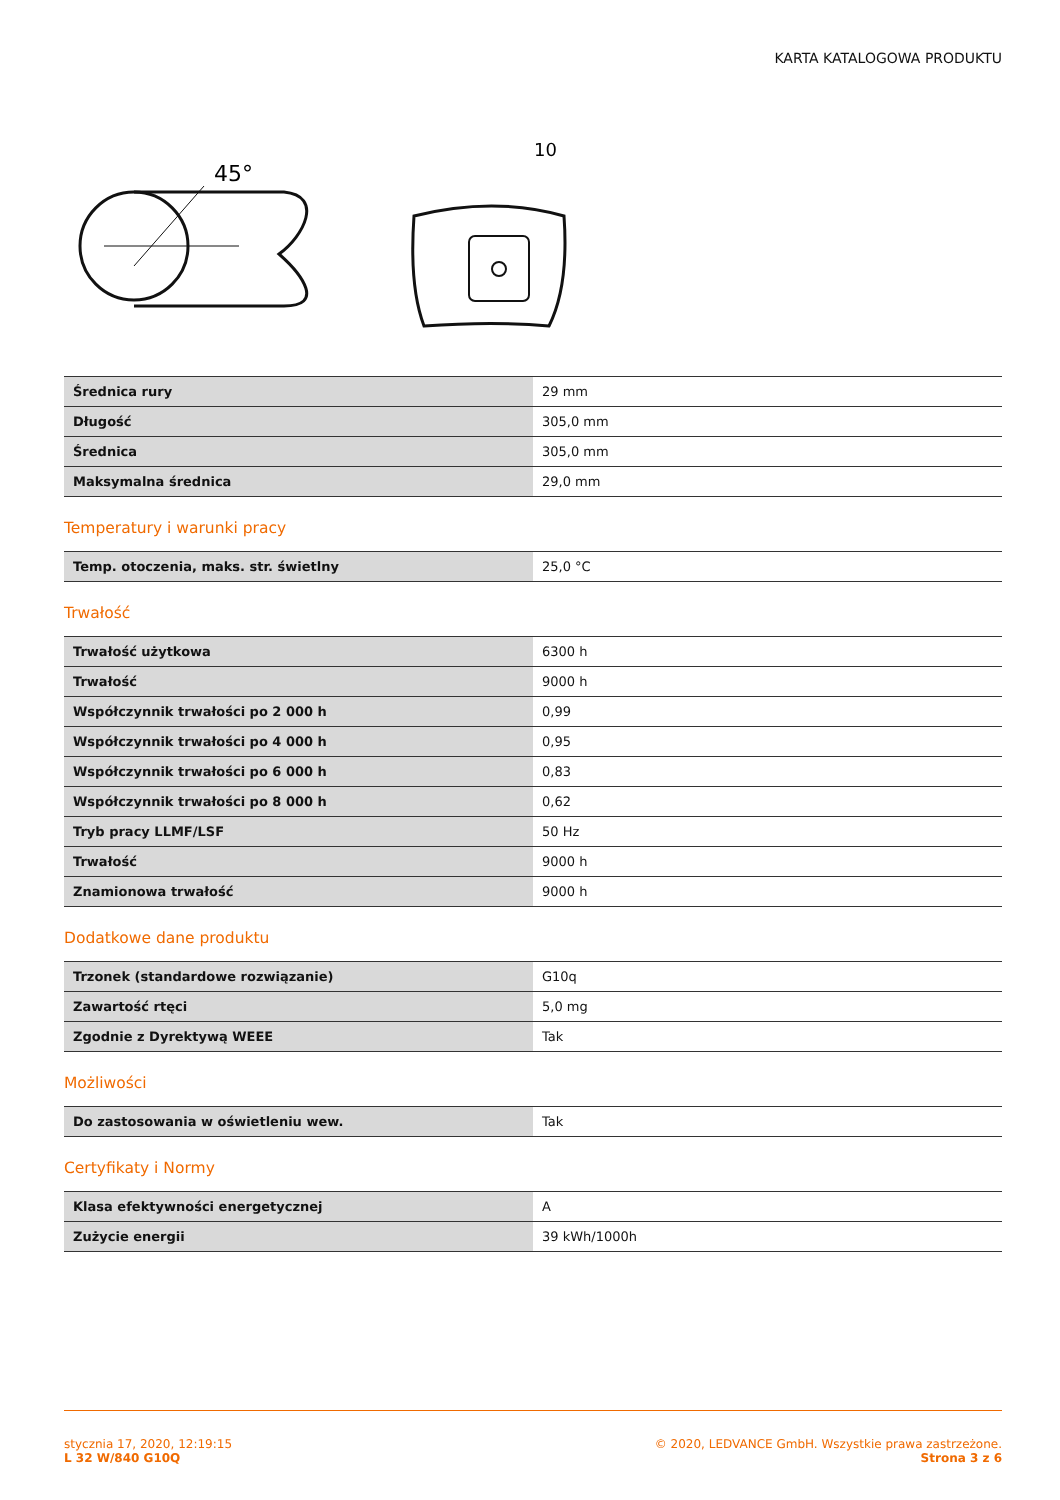KARTA KATALOGOWA PRODUKTU
45°
10
| Średnica rury | 29 mm |
| Długość | 305,0 mm |
| Średnica | 305,0 mm |
| Maksymalna średnica | 29,0 mm |
Temperatury i warunki pracy
| Temp. otoczenia, maks. str. świetlny | 25,0 °C |
Trwałość
| Trwałość użytkowa | 6300 h |
| Trwałość | 9000 h |
| Współczynnik trwałości po 2 000 h | 0,99 |
| Współczynnik trwałości po 4 000 h | 0,95 |
| Współczynnik trwałości po 6 000 h | 0,83 |
| Współczynnik trwałości po 8 000 h | 0,62 |
| Tryb pracy LLMF/LSF | 50 Hz |
| Trwałość | 9000 h |
| Znamionowa trwałość | 9000 h |
Dodatkowe dane produktu
| Trzonek (standardowe rozwiązanie) | G10q |
| Zawartość rtęci | 5,0 mg |
| Zgodnie z Dyrektywą WEEE | Tak |
Możliwości
| Do zastosowania w oświetleniu wew. | Tak |
Certyfikaty i Normy
| Klasa efektywności energetycznej | A |
| Zużycie energii | 39 kWh/1000h |
stycznia 17, 2020, 12:19:15
L 32 W/840 G10Q
© 2020, LEDVANCE GmbH. Wszystkie prawa zastrzeżone.
Strona 3 z 6